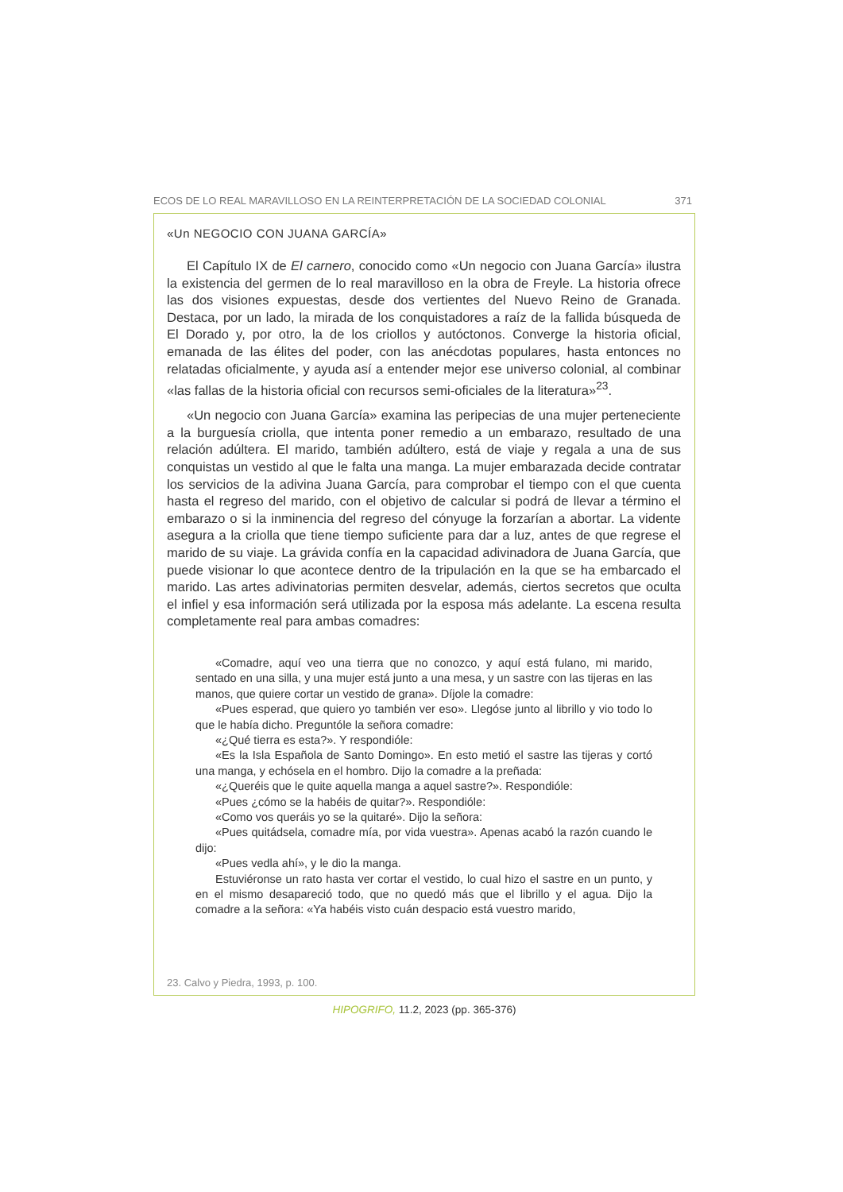ECOS DE LO REAL MARAVILLOSO EN LA REINTERPRETACIÓN DE LA SOCIEDAD COLONIAL 371
«Un NEGOCIO CON JUANA GARCÍA»
El Capítulo IX de El carnero, conocido como «Un negocio con Juana García» ilustra la existencia del germen de lo real maravilloso en la obra de Freyle. La historia ofrece las dos visiones expuestas, desde dos vertientes del Nuevo Reino de Granada. Destaca, por un lado, la mirada de los conquistadores a raíz de la fallida búsqueda de El Dorado y, por otro, la de los criollos y autóctonos. Converge la historia oficial, emanada de las élites del poder, con las anécdotas populares, hasta entonces no relatadas oficialmente, y ayuda así a entender mejor ese universo colonial, al combinar «las fallas de la historia oficial con recursos semi-oficiales de la literatura»<sup>23</sup>.
«Un negocio con Juana García» examina las peripecias de una mujer perteneciente a la burguesía criolla, que intenta poner remedio a un embarazo, resultado de una relación adúltera. El marido, también adúltero, está de viaje y regala a una de sus conquistas un vestido al que le falta una manga. La mujer embarazada decide contratar los servicios de la adivina Juana García, para comprobar el tiempo con el que cuenta hasta el regreso del marido, con el objetivo de calcular si podrá de llevar a término el embarazo o si la inminencia del regreso del cónyuge la forzarían a abortar. La vidente asegura a la criolla que tiene tiempo suficiente para dar a luz, antes de que regrese el marido de su viaje. La grávida confía en la capacidad adivinadora de Juana García, que puede visionar lo que acontece dentro de la tripulación en la que se ha embarcado el marido. Las artes adivinatorias permiten desvelar, además, ciertos secretos que oculta el infiel y esa información será utilizada por la esposa más adelante. La escena resulta completamente real para ambas comadres:
«Comadre, aquí veo una tierra que no conozco, y aquí está fulano, mi marido, sentado en una silla, y una mujer está junto a una mesa, y un sastre con las tijeras en las manos, que quiere cortar un vestido de grana». Díjole la comadre:
«Pues esperad, que quiero yo también ver eso». Llegóse junto al librillo y vio todo lo que le había dicho. Preguntóle la señora comadre:
«¿Qué tierra es esta?». Y respondióle:
«Es la Isla Española de Santo Domingo». En esto metió el sastre las tijeras y cortó una manga, y echósela en el hombro. Dijo la comadre a la preñada:
«¿Queréis que le quite aquella manga a aquel sastre?». Respondióle:
«Pues ¿cómo se la habéis de quitar?». Respondióle:
«Como vos queráis yo se la quitaré». Dijo la señora:
«Pues quitádsela, comadre mía, por vida vuestra». Apenas acabó la razón cuando le dijo:
«Pues vedla ahí», y le dio la manga.
Estuviéronse un rato hasta ver cortar el vestido, lo cual hizo el sastre en un punto, y en el mismo desapareció todo, que no quedó más que el librillo y el agua. Dijo la comadre a la señora: «Ya habéis visto cuán despacio está vuestro marido,
23. Calvo y Piedra, 1993, p. 100.
HIPOGRIFO, 11.2, 2023 (pp. 365-376)